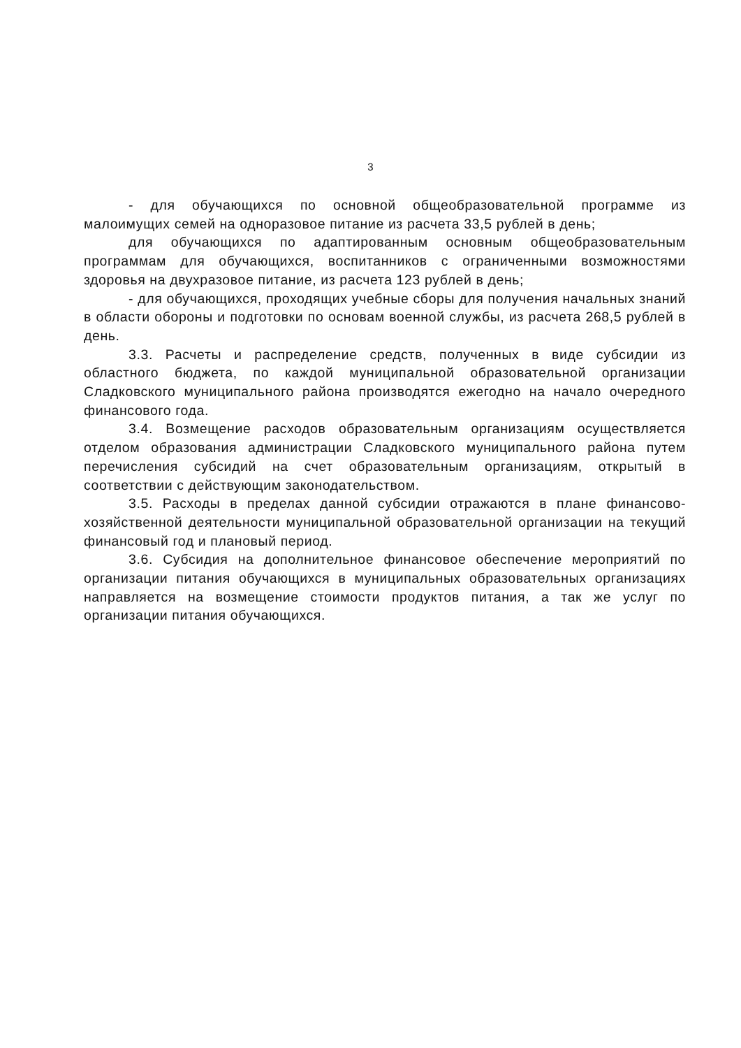3
- для обучающихся по основной общеобразовательной программе из малоимущих семей на одноразовое питание из расчета 33,5 рублей в день;
для обучающихся по адаптированным основным общеобразовательным программам для обучающихся, воспитанников с ограниченными возможностями здоровья на двухразовое питание, из расчета 123 рублей в день;
- для обучающихся, проходящих учебные сборы для получения начальных знаний в области обороны и подготовки по основам военной службы, из расчета 268,5 рублей в день.
3.3. Расчеты и распределение средств, полученных в виде субсидии из областного бюджета, по каждой муниципальной образовательной организации Сладковского муниципального района производятся ежегодно на начало очередного финансового года.
3.4. Возмещение расходов образовательным организациям осуществляется отделом образования администрации Сладковского муниципального района путем перечисления субсидий на счет образовательным организациям, открытый в соответствии с действующим законодательством.
3.5. Расходы в пределах данной субсидии отражаются в плане финансово-хозяйственной деятельности муниципальной образовательной организации на текущий финансовый год и плановый период.
3.6. Субсидия на дополнительное финансовое обеспечение мероприятий по организации питания обучающихся в муниципальных образовательных организациях направляется на возмещение стоимости продуктов питания, а так же услуг по организации питания обучающихся.